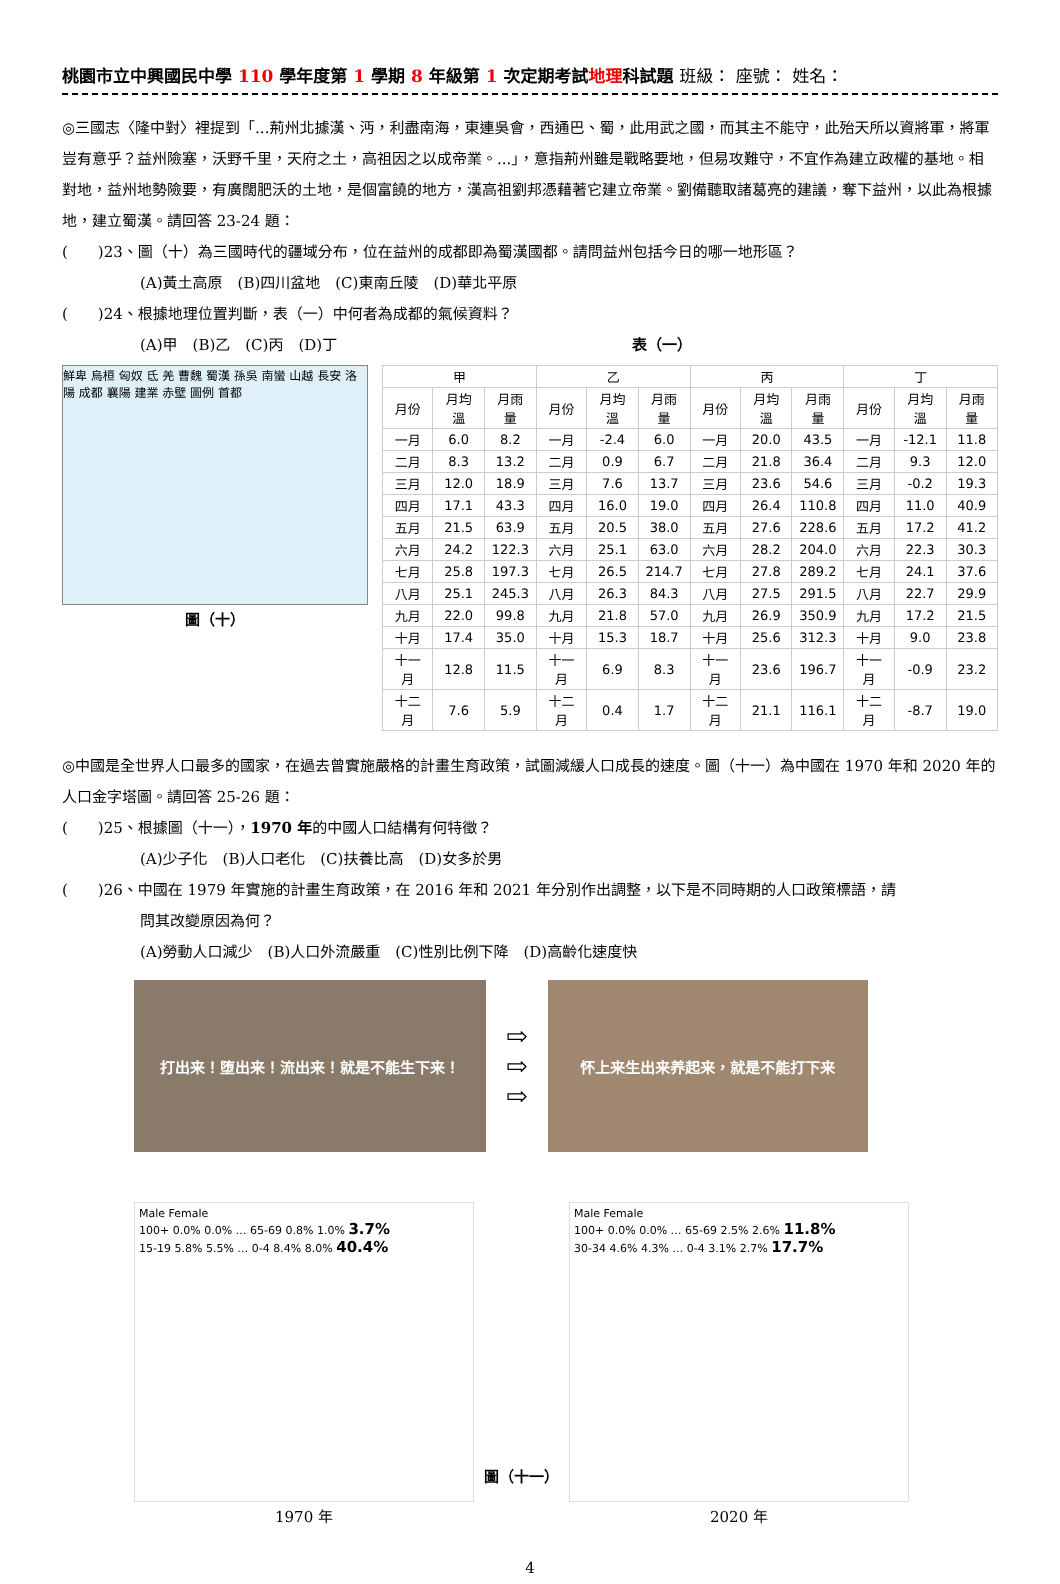桃園市立中興國民中學 110 學年度第 1 學期 8 年級第 1 次定期考試地理科試題 班級： 座號： 姓名：
◎三國志〈隆中對〉裡提到「...荊州北據漢、沔，利盡南海，東連吳會，西通巴、蜀，此用武之國，而其主不能守，此殆天所以資將軍，將軍豈有意乎？益州險塞，沃野千里，天府之土，高祖因之以成帝業。...」，意指荊州雖是戰略要地，但易攻難守，不宜作為建立政權的基地。相對地，益州地勢險要，有廣闊肥沃的土地，是個富饒的地方，漢高祖劉邦憑藉著它建立帝業。劉備聽取諸葛亮的建議，奪下益州，以此為根據地，建立蜀漢。請回答 23-24 題：
(　　)23、圖（十）為三國時代的疆域分布，位在益州的成都即為蜀漢國都。請問益州包括今日的哪一地形區？
(A)黃土高原　(B)四川盆地　(C)東南丘陵　(D)華北平原
(　　)24、根據地理位置判斷，表（一）中何者為成都的氣候資料？
(A)甲　(B)乙　(C)丙　(D)丁 表（一）
鮮卑 烏桓 匈奴 氐 羌 曹魏 蜀漢 孫吳 南蠻 山越 長安 洛陽 成都 襄陽 建業 赤壁 圖例 首都
圖（十）
| 甲 | | | 乙 | | | 丙 | | | 丁 | | |
| --- | --- | --- | --- | --- | --- | --- | --- | --- | --- | --- | --- |
| 月份 | 月均溫 | 月雨量 | 月份 | 月均溫 | 月雨量 | 月份 | 月均溫 | 月雨量 | 月份 | 月均溫 | 月雨量 |
| 一月 | 6.0 | 8.2 | 一月 | -2.4 | 6.0 | 一月 | 20.0 | 43.5 | 一月 | -12.1 | 11.8 |
| 二月 | 8.3 | 13.2 | 二月 | 0.9 | 6.7 | 二月 | 21.8 | 36.4 | 二月 | 9.3 | 12.0 |
| 三月 | 12.0 | 18.9 | 三月 | 7.6 | 13.7 | 三月 | 23.6 | 54.6 | 三月 | -0.2 | 19.3 |
| 四月 | 17.1 | 43.3 | 四月 | 16.0 | 19.0 | 四月 | 26.4 | 110.8 | 四月 | 11.0 | 40.9 |
| 五月 | 21.5 | 63.9 | 五月 | 20.5 | 38.0 | 五月 | 27.6 | 228.6 | 五月 | 17.2 | 41.2 |
| 六月 | 24.2 | 122.3 | 六月 | 25.1 | 63.0 | 六月 | 28.2 | 204.0 | 六月 | 22.3 | 30.3 |
| 七月 | 25.8 | 197.3 | 七月 | 26.5 | 214.7 | 七月 | 27.8 | 289.2 | 七月 | 24.1 | 37.6 |
| 八月 | 25.1 | 245.3 | 八月 | 26.3 | 84.3 | 八月 | 27.5 | 291.5 | 八月 | 22.7 | 29.9 |
| 九月 | 22.0 | 99.8 | 九月 | 21.8 | 57.0 | 九月 | 26.9 | 350.9 | 九月 | 17.2 | 21.5 |
| 十月 | 17.4 | 35.0 | 十月 | 15.3 | 18.7 | 十月 | 25.6 | 312.3 | 十月 | 9.0 | 23.8 |
| 十一月 | 12.8 | 11.5 | 十一月 | 6.9 | 8.3 | 十一月 | 23.6 | 196.7 | 十一月 | -0.9 | 23.2 |
| 十二月 | 7.6 | 5.9 | 十二月 | 0.4 | 1.7 | 十二月 | 21.1 | 116.1 | 十二月 | -8.7 | 19.0 |
◎中國是全世界人口最多的國家，在過去曾實施嚴格的計畫生育政策，試圖減緩人口成長的速度。圖（十一）為中國在 1970 年和 2020 年的人口金字塔圖。請回答 25-26 題：
(　　)25、根據圖（十一），1970 年的中國人口結構有何特徵？
(A)少子化　(B)人口老化　(C)扶養比高　(D)女多於男
(　　)26、中國在 1979 年實施的計畫生育政策，在 2016 年和 2021 年分別作出調整，以下是不同時期的人口政策標語，請
問其改變原因為何？
(A)勞動人口減少　(B)人口外流嚴重　(C)性別比例下降　(D)高齡化速度快
打出来！堕出来！流出来！就是不能生下来！
⇨
⇨
⇨
怀上来生出来养起来，就是不能打下来
Male Female
100+ 0.0% 0.0% … 65-69 0.8% 1.0% 3.7%
15-19 5.8% 5.5% … 0-4 8.4% 8.0% 40.4%
1970 年
圖（十一）
Male Female
100+ 0.0% 0.0% … 65-69 2.5% 2.6% 11.8%
30-34 4.6% 4.3% … 0-4 3.1% 2.7% 17.7%
2020 年
4